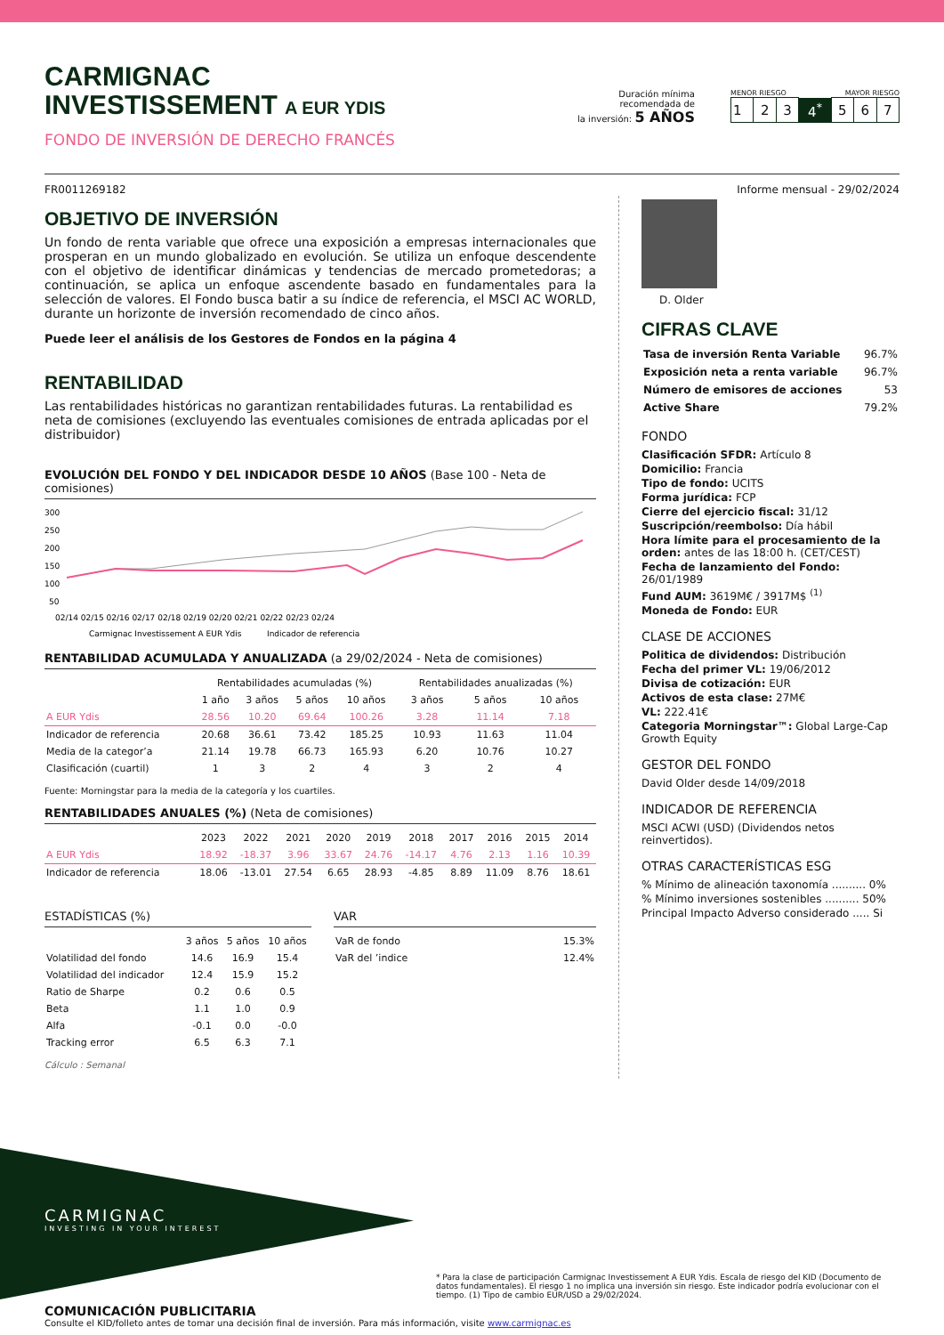CARMIGNAC
INVESTISSEMENT A EUR YDIS
FONDO DE INVERSIÓN DE DERECHO FRANCÉS
Duración mínima
recomendada de
la inversión: 5 AÑOS
MENOR RIESGO MAYOR RIESGO
| 1 | 2 | 3 | 4<sup>*</sup> | 5 | 6 | 7 |
FR0011269182 Informe mensual - 29/02/2024
OBJETIVO DE INVERSIÓN
Un fondo de renta variable que ofrece una exposición a empresas internacionales que prosperan en un mundo globalizado en evolución. Se utiliza un enfoque descendente con el objetivo de identificar dinámicas y tendencias de mercado prometedoras; a continuación, se aplica un enfoque ascendente basado en fundamentales para la selección de valores. El Fondo busca batir a su índice de referencia, el MSCI AC WORLD, durante un horizonte de inversión recomendado de cinco años.
Puede leer el análisis de los Gestores de Fondos en la página 4
RENTABILIDAD
Las rentabilidades históricas no garantizan rentabilidades futuras. La rentabilidad es neta de comisiones (excluyendo las eventuales comisiones de entrada aplicadas por el distribuidor)
EVOLUCIÓN DEL FONDO Y DEL INDICADOR DESDE 10 AÑOS (Base 100 - Neta de comisiones)
300
250
200
150
100
50
02/14 02/15 02/16 02/17 02/18 02/19 02/20 02/21 02/22 02/23 02/24
Carmignac Investissement A EUR Ydis
Indicador de referencia
RENTABILIDAD ACUMULADA Y ANUALIZADA (a 29/02/2024 - Neta de comisiones)
| | Rentabilidades acumuladas (%) | | | | Rentabilidades anualizadas (%) | | |
| --- | --- | --- | --- | --- | --- | --- | --- |
| | 1 año | 3 años | 5 años | 10 años | 3 años | 5 años | 10 años |
| A EUR Ydis | 28.56 | 10.20 | 69.64 | 100.26 | 3.28 | 11.14 | 7.18 |
| Indicador de referencia | 20.68 | 36.61 | 73.42 | 185.25 | 10.93 | 11.63 | 11.04 |
| Media de la categor’a | 21.14 | 19.78 | 66.73 | 165.93 | 6.20 | 10.76 | 10.27 |
| Clasificación (cuartil) | 1 | 3 | 2 | 4 | 3 | 2 | 4 |
Fuente: Morningstar para la media de la categoría y los cuartiles.
RENTABILIDADES ANUALES (%) (Neta de comisiones)
| | 2023 | 2022 | 2021 | 2020 | 2019 | 2018 | 2017 | 2016 | 2015 | 2014 |
| --- | --- | --- | --- | --- | --- | --- | --- | --- | --- | --- |
| A EUR Ydis | 18.92 | -18.37 | 3.96 | 33.67 | 24.76 | -14.17 | 4.76 | 2.13 | 1.16 | 10.39 |
| Indicador de referencia | 18.06 | -13.01 | 27.54 | 6.65 | 28.93 | -4.85 | 8.89 | 11.09 | 8.76 | 18.61 |
ESTADÍSTICAS (%)
| | 3 años | 5 años | 10 años |
| --- | --- | --- | --- |
| Volatilidad del fondo | 14.6 | 16.9 | 15.4 |
| Volatilidad del indicador | 12.4 | 15.9 | 15.2 |
| Ratio de Sharpe | 0.2 | 0.6 | 0.5 |
| Beta | 1.1 | 1.0 | 0.9 |
| Alfa | -0.1 | 0.0 | -0.0 |
| Tracking error | 6.5 | 6.3 | 7.1 |
Cálculo : Semanal
VAR
| VaR de fondo | 15.3% |
| VaR del ’indice | 12.4% |
D. Older
CIFRAS CLAVE
| Tasa de inversión Renta Variable | 96.7% |
| Exposición neta a renta variable | 96.7% |
| Número de emisores de acciones | 53 |
| Active Share | 79.2% |
FONDO
Clasificación SFDR: Artículo 8
Domicilio: Francia
Tipo de fondo: UCITS
Forma jurídica: FCP
Cierre del ejercicio fiscal: 31/12
Suscripción/reembolso: Día hábil
Hora límite para el procesamiento de la orden: antes de las 18:00 h. (CET/CEST)
Fecha de lanzamiento del Fondo: 26/01/1989
Fund AUM: 3619M€ / 3917M$ <sup>(1)</sup>
Moneda de Fondo: EUR
CLASE DE ACCIONES
Politica de dividendos: Distribución
Fecha del primer VL: 19/06/2012
Divisa de cotización: EUR
Activos de esta clase: 27M€
VL: 222.41€
Categoria Morningstar™: Global Large-Cap Growth Equity
GESTOR DEL FONDO
David Older desde 14/09/2018
INDICADOR DE REFERENCIA
MSCI ACWI (USD) (Dividendos netos reinvertidos).
OTRAS CARACTERÍSTICAS ESG
% Mínimo de alineación taxonomía .......... 0%
% Mínimo inversiones sostenibles .......... 50%
Principal Impacto Adverso considerado ..... Si
CARMIGNAC
INVESTING IN YOUR INTEREST
* Para la clase de participación Carmignac Investissement A EUR Ydis. Escala de riesgo del KID (Documento de datos fundamentales). El riesgo 1 no implica una inversión sin riesgo. Este indicador podría evolucionar con el tiempo. (1) Tipo de cambio EUR/USD a 29/02/2024.
COMUNICACIÓN PUBLICITARIA
Consulte el KID/folleto antes de tomar una decisión final de inversión. Para más información, visite www.carmignac.es